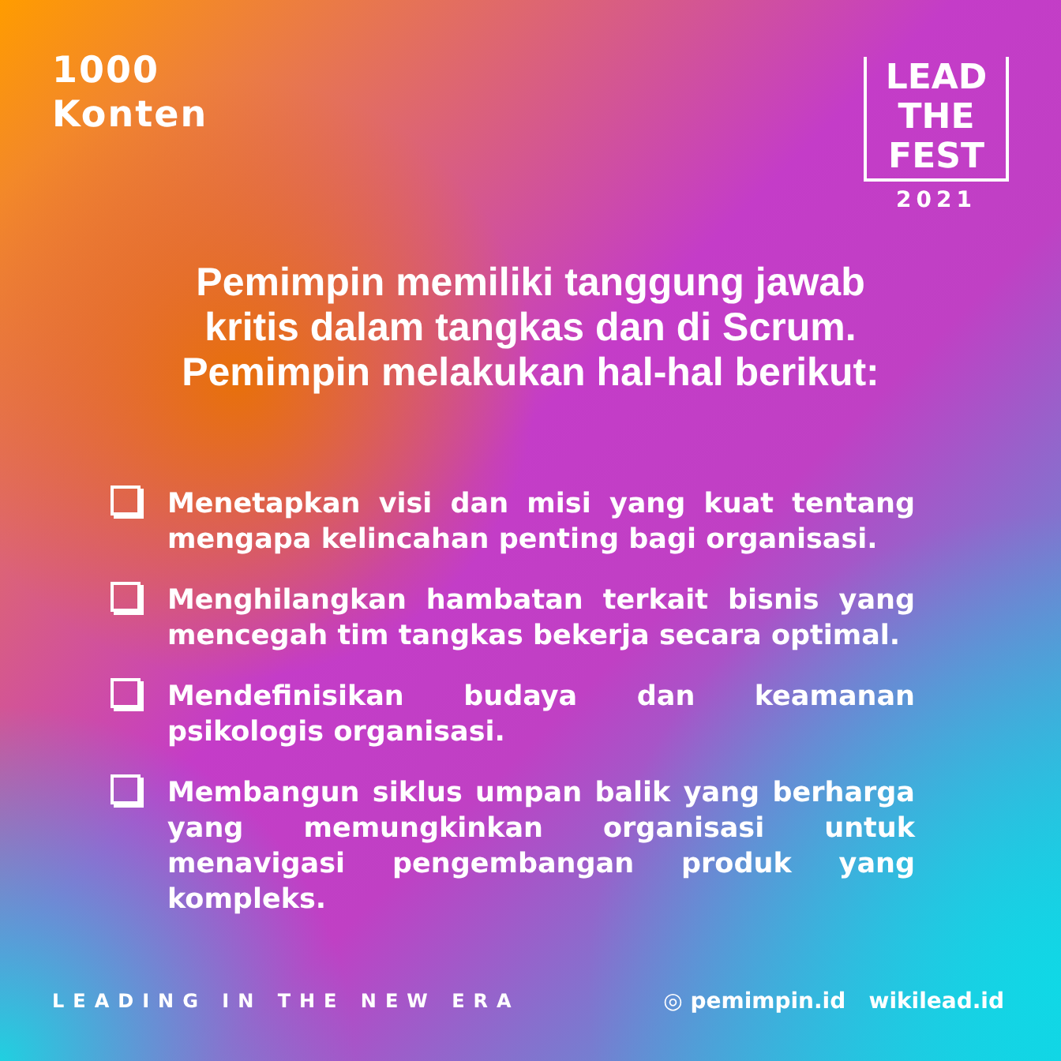1000
Konten
LEAD
THE
FEST
2021
Pemimpin memiliki tanggung jawab
kritis dalam tangkas dan di Scrum.
Pemimpin melakukan hal-hal berikut:
Menetapkan visi dan misi yang kuat tentang mengapa kelincahan penting bagi organisasi.
Menghilangkan hambatan terkait bisnis yang mencegah tim tangkas bekerja secara optimal.
Mendefinisikan budaya dan keamanan psikologis organisasi.
Membangun siklus umpan balik yang berharga yang memungkinkan organisasi untuk menavigasi pengembangan produk yang kompleks.
LEADING IN THE NEW ERA
◎ pemimpin.id wikilead.id